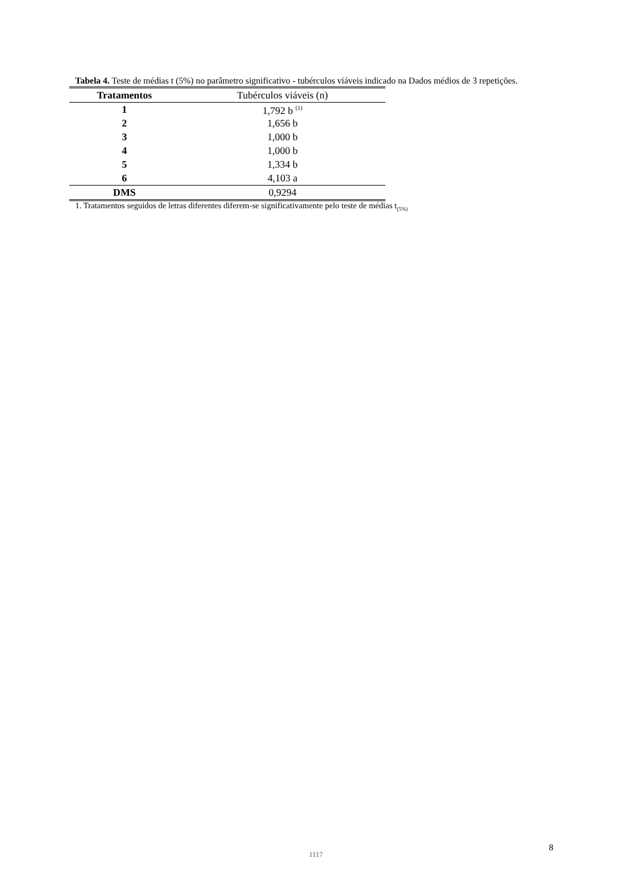Tabela 4. Teste de médias t (5%) no parâmetro significativo - tubérculos viáveis indicado na Dados médios de 3 repetições.
| Tratamentos | Tubérculos viáveis (n) |
| --- | --- |
| 1 | 1,792 b <sup>(1)</sup> |
| 2 | 1,656 b |
| 3 | 1,000 b |
| 4 | 1,000 b |
| 5 | 1,334 b |
| 6 | 4,103 a |
| DMS | 0,9294 |
1. Tratamentos seguidos de letras diferentes diferem-se significativamente pelo teste de médias t<sub>(5%)</sub>
1117
8